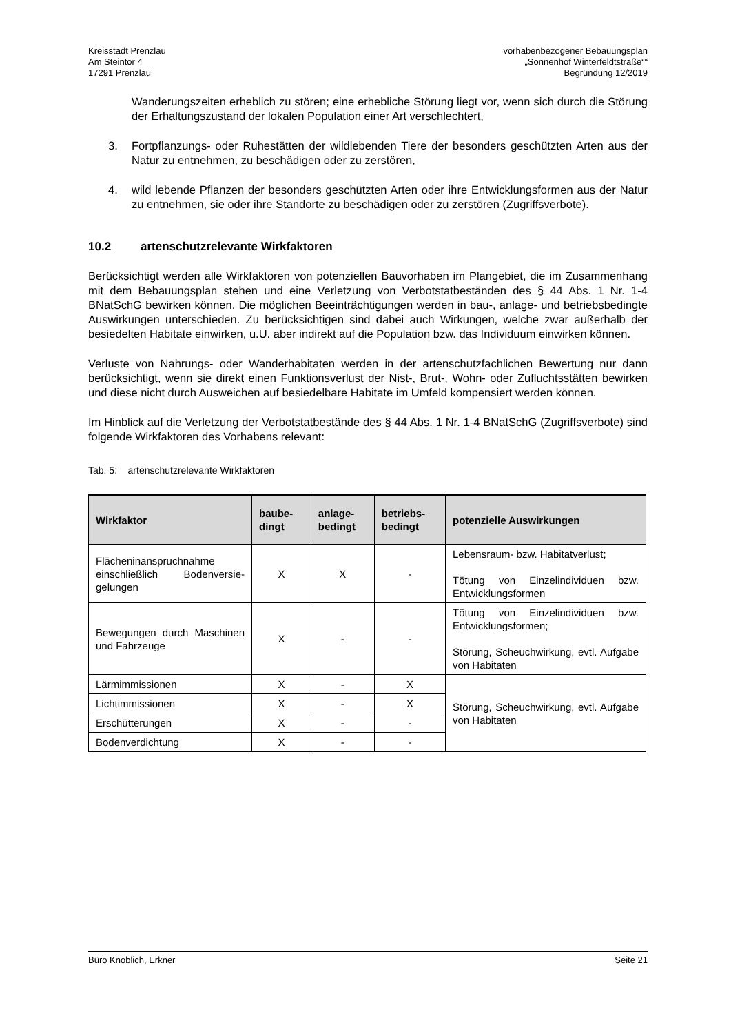Kreisstadt Prenzlau
Am Steintor 4
17291 Prenzlau
vorhabenbezogener Bebauungsplan
„Sonnenhof Winterfeldtstraße““
Begründung 12/2019
Wanderungszeiten erheblich zu stören; eine erhebliche Störung liegt vor, wenn sich durch die Störung der Erhaltungszustand der lokalen Population einer Art verschlechtert,
3. Fortpflanzungs- oder Ruhestätten der wildlebenden Tiere der besonders geschützten Arten aus der Natur zu entnehmen, zu beschädigen oder zu zerstören,
4. wild lebende Pflanzen der besonders geschützten Arten oder ihre Entwicklungsformen aus der Natur zu entnehmen, sie oder ihre Standorte zu beschädigen oder zu zerstören (Zugriffsverbote).
10.2 artenschutzrelevante Wirkfaktoren
Berücksichtigt werden alle Wirkfaktoren von potenziellen Bauvorhaben im Plangebiet, die im Zusammenhang mit dem Bebauungsplan stehen und eine Verletzung von Verbotstatbeständen des § 44 Abs. 1 Nr. 1-4 BNatSchG bewirken können. Die möglichen Beeinträchtigungen werden in bau-, anlage- und betriebsbedingte Auswirkungen unterschieden. Zu berücksichtigen sind dabei auch Wirkungen, welche zwar außerhalb der besiedelten Habitate einwirken, u.U. aber indirekt auf die Population bzw. das Individuum einwirken können.
Verluste von Nahrungs- oder Wanderhabitaten werden in der artenschutzfachlichen Bewertung nur dann berücksichtigt, wenn sie direkt einen Funktionsverlust der Nist-, Brut-, Wohn- oder Zufluchtsstätten bewirken und diese nicht durch Ausweichen auf besiedelbare Habitate im Umfeld kompensiert werden können.
Im Hinblick auf die Verletzung der Verbotstatbestände des § 44 Abs. 1 Nr. 1-4 BNatSchG (Zugriffsverbote) sind folgende Wirkfaktoren des Vorhabens relevant:
Tab. 5: artenschutzrelevante Wirkfaktoren
| Wirkfaktor | baube- dingt | anlage- bedingt | betriebs- bedingt | potenzielle Auswirkungen |
| --- | --- | --- | --- | --- |
| Flächeninanspruchnahme einschließlich Bodenversie-gelungen | X | X | - | Lebensraum- bzw. Habitatverlust; Tötung von Einzelindividuen bzw. Entwicklungsformen |
| Bewegungen durch Maschinen und Fahrzeuge | X | - | - | Tötung von Einzelindividuen bzw. Entwicklungsformen; Störung, Scheuchwirkung, evtl. Aufgabe von Habitaten |
| Lärmimmissionen | X | - | X | Störung, Scheuchwirkung, evtl. Aufgabe von Habitaten |
| Lichtimmissionen | X | - | X | |
| Erschütterungen | X | - | - | |
| Bodenverdichtung | X | - | - | |
Büro Knoblich, Erkner Seite 21